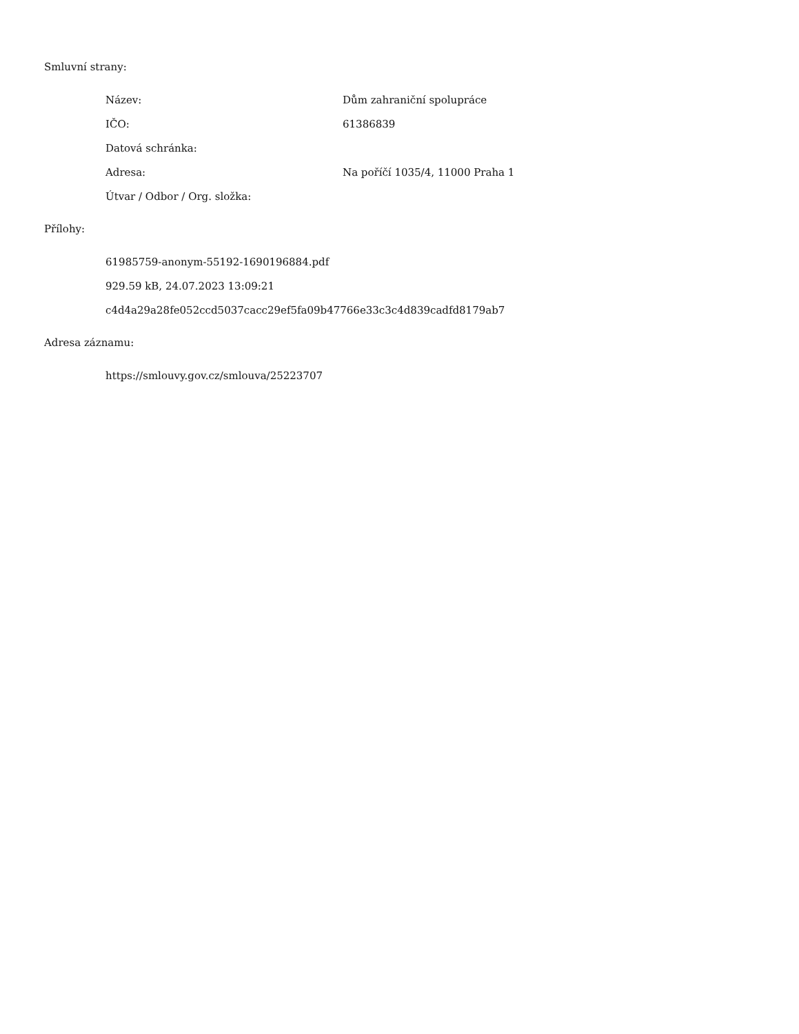Smluvní strany:
Název: Dům zahraniční spolupráce
IČO: 61386839
Datová schránka:
Adresa: Na poříčí 1035/4, 11000 Praha 1
Útvar / Odbor / Org. složka:
Přílohy:
61985759-anonym-55192-1690196884.pdf
929.59 kB, 24.07.2023 13:09:21
c4d4a29a28fe052ccd5037cacc29ef5fa09b47766e33c3c4d839cadfd8179ab7
Adresa záznamu:
https://smlouvy.gov.cz/smlouva/25223707